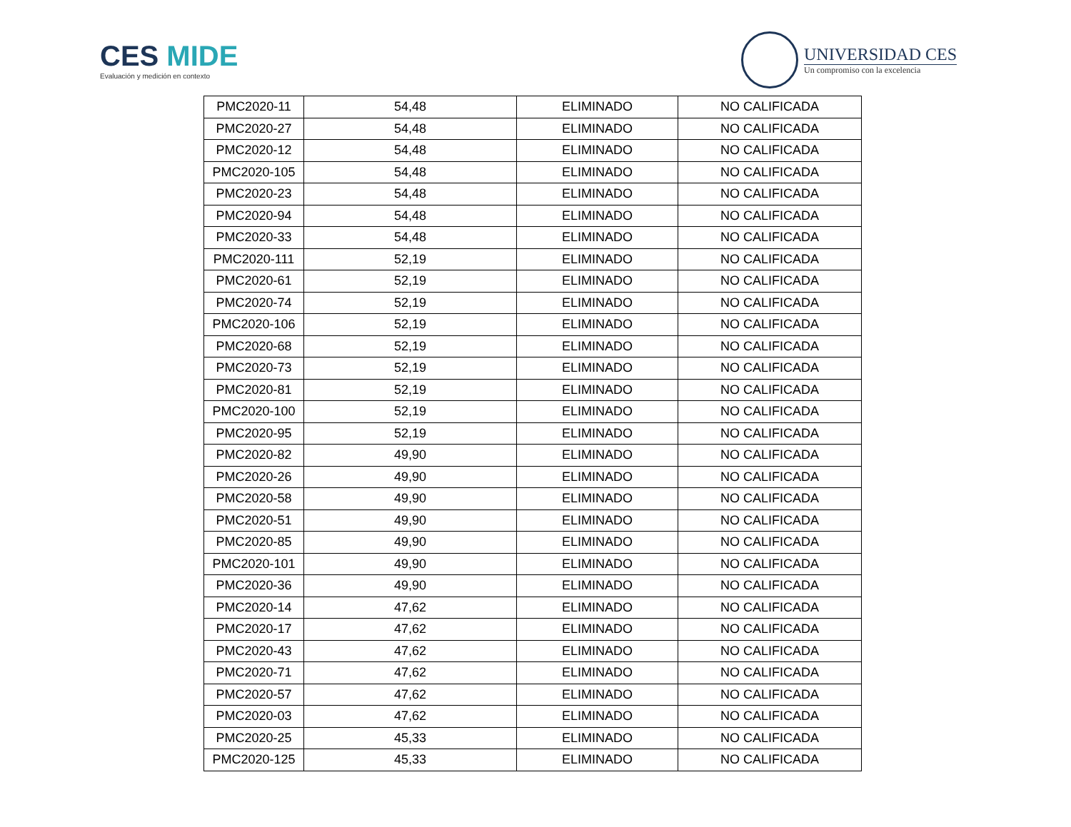CES MIDE
Evaluación y medición en contexto
UNIVERSIDAD CES
Un compromiso con la excelencia
| PMC2020-11 | 54,48 | ELIMINADO | NO CALIFICADA |
| PMC2020-27 | 54,48 | ELIMINADO | NO CALIFICADA |
| PMC2020-12 | 54,48 | ELIMINADO | NO CALIFICADA |
| PMC2020-105 | 54,48 | ELIMINADO | NO CALIFICADA |
| PMC2020-23 | 54,48 | ELIMINADO | NO CALIFICADA |
| PMC2020-94 | 54,48 | ELIMINADO | NO CALIFICADA |
| PMC2020-33 | 54,48 | ELIMINADO | NO CALIFICADA |
| PMC2020-111 | 52,19 | ELIMINADO | NO CALIFICADA |
| PMC2020-61 | 52,19 | ELIMINADO | NO CALIFICADA |
| PMC2020-74 | 52,19 | ELIMINADO | NO CALIFICADA |
| PMC2020-106 | 52,19 | ELIMINADO | NO CALIFICADA |
| PMC2020-68 | 52,19 | ELIMINADO | NO CALIFICADA |
| PMC2020-73 | 52,19 | ELIMINADO | NO CALIFICADA |
| PMC2020-81 | 52,19 | ELIMINADO | NO CALIFICADA |
| PMC2020-100 | 52,19 | ELIMINADO | NO CALIFICADA |
| PMC2020-95 | 52,19 | ELIMINADO | NO CALIFICADA |
| PMC2020-82 | 49,90 | ELIMINADO | NO CALIFICADA |
| PMC2020-26 | 49,90 | ELIMINADO | NO CALIFICADA |
| PMC2020-58 | 49,90 | ELIMINADO | NO CALIFICADA |
| PMC2020-51 | 49,90 | ELIMINADO | NO CALIFICADA |
| PMC2020-85 | 49,90 | ELIMINADO | NO CALIFICADA |
| PMC2020-101 | 49,90 | ELIMINADO | NO CALIFICADA |
| PMC2020-36 | 49,90 | ELIMINADO | NO CALIFICADA |
| PMC2020-14 | 47,62 | ELIMINADO | NO CALIFICADA |
| PMC2020-17 | 47,62 | ELIMINADO | NO CALIFICADA |
| PMC2020-43 | 47,62 | ELIMINADO | NO CALIFICADA |
| PMC2020-71 | 47,62 | ELIMINADO | NO CALIFICADA |
| PMC2020-57 | 47,62 | ELIMINADO | NO CALIFICADA |
| PMC2020-03 | 47,62 | ELIMINADO | NO CALIFICADA |
| PMC2020-25 | 45,33 | ELIMINADO | NO CALIFICADA |
| PMC2020-125 | 45,33 | ELIMINADO | NO CALIFICADA |